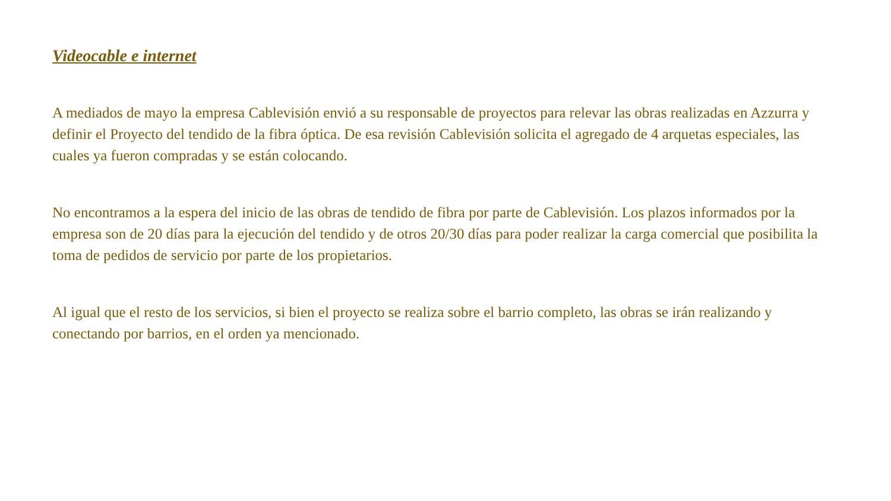Videocable e internet
A mediados de mayo la empresa Cablevisión envió a su responsable de proyectos para relevar las obras realizadas en Azzurra y definir el Proyecto del tendido de la fibra óptica. De esa revisión Cablevisión solicita el agregado de 4 arquetas especiales, las cuales ya fueron compradas y se están colocando.
No encontramos a la espera del inicio de las obras de tendido de fibra por parte de Cablevisión. Los plazos informados por la empresa son de 20 días para la ejecución del tendido y de otros 20/30 días para poder realizar la carga comercial que posibilita la toma de pedidos de servicio por parte de los propietarios.
Al igual que el resto de los servicios, si bien el proyecto se realiza sobre el barrio completo, las obras se irán realizando y conectando por barrios, en el orden ya mencionado.